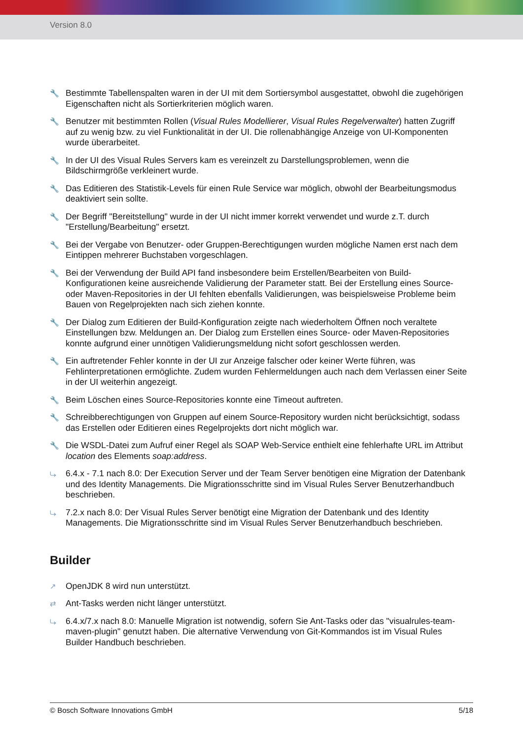Version 8.0
🔧 Bestimmte Tabellenspalten waren in der UI mit dem Sortiersymbol ausgestattet, obwohl die zugehörigen Eigenschaften nicht als Sortierkriterien möglich waren.
🔧 Benutzer mit bestimmten Rollen (Visual Rules Modellierer, Visual Rules Regelverwalter) hatten Zugriff auf zu wenig bzw. zu viel Funktionalität in der UI. Die rollenabhängige Anzeige von UI-Komponenten wurde überarbeitet.
🔧 In der UI des Visual Rules Servers kam es vereinzelt zu Darstellungsproblemen, wenn die Bildschirmgröße verkleinert wurde.
🔧 Das Editieren des Statistik-Levels für einen Rule Service war möglich, obwohl der Bearbeitungsmodus deaktiviert sein sollte.
🔧 Der Begriff "Bereitstellung" wurde in der UI nicht immer korrekt verwendet und wurde z.T. durch "Erstellung/Bearbeitung" ersetzt.
🔧 Bei der Vergabe von Benutzer- oder Gruppen-Berechtigungen wurden mögliche Namen erst nach dem Eintippen mehrerer Buchstaben vorgeschlagen.
🔧 Bei der Verwendung der Build API fand insbesondere beim Erstellen/Bearbeiten von Build-Konfigurationen keine ausreichende Validierung der Parameter statt. Bei der Erstellung eines Source- oder Maven-Repositories in der UI fehlten ebenfalls Validierungen, was beispielsweise Probleme beim Bauen von Regelprojekten nach sich ziehen konnte.
🔧 Der Dialog zum Editieren der Build-Konfiguration zeigte nach wiederholtem Öffnen noch veraltete Einstellungen bzw. Meldungen an. Der Dialog zum Erstellen eines Source- oder Maven-Repositories konnte aufgrund einer unnötigen Validierungsmeldung nicht sofort geschlossen werden.
🔧 Ein auftretender Fehler konnte in der UI zur Anzeige falscher oder keiner Werte führen, was Fehlinterpretationen ermöglichte. Zudem wurden Fehlermeldungen auch nach dem Verlassen einer Seite in der UI weiterhin angezeigt.
🔧 Beim Löschen eines Source-Repositories konnte eine Timeout auftreten.
🔧 Schreibberechtigungen von Gruppen auf einem Source-Repository wurden nicht berücksichtigt, sodass das Erstellen oder Editieren eines Regelprojekts dort nicht möglich war.
🔧 Die WSDL-Datei zum Aufruf einer Regel als SOAP Web-Service enthielt eine fehlerhafte URL im Attribut location des Elements soap:address.
⤷ 6.4.x - 7.1 nach 8.0: Der Execution Server und der Team Server benötigen eine Migration der Datenbank und des Identity Managements. Die Migrationsschritte sind im Visual Rules Server Benutzerhandbuch beschrieben.
⤷ 7.2.x nach 8.0: Der Visual Rules Server benötigt eine Migration der Datenbank und des Identity Managements. Die Migrationsschritte sind im Visual Rules Server Benutzerhandbuch beschrieben.
Builder
↗ OpenJDK 8 wird nun unterstützt.
⇄ Ant-Tasks werden nicht länger unterstützt.
⤷ 6.4.x/7.x nach 8.0: Manuelle Migration ist notwendig, sofern Sie Ant-Tasks oder das "visualrules-team-maven-plugin" genutzt haben. Die alternative Verwendung von Git-Kommandos ist im Visual Rules Builder Handbuch beschrieben.
© Bosch Software Innovations GmbH 5/18